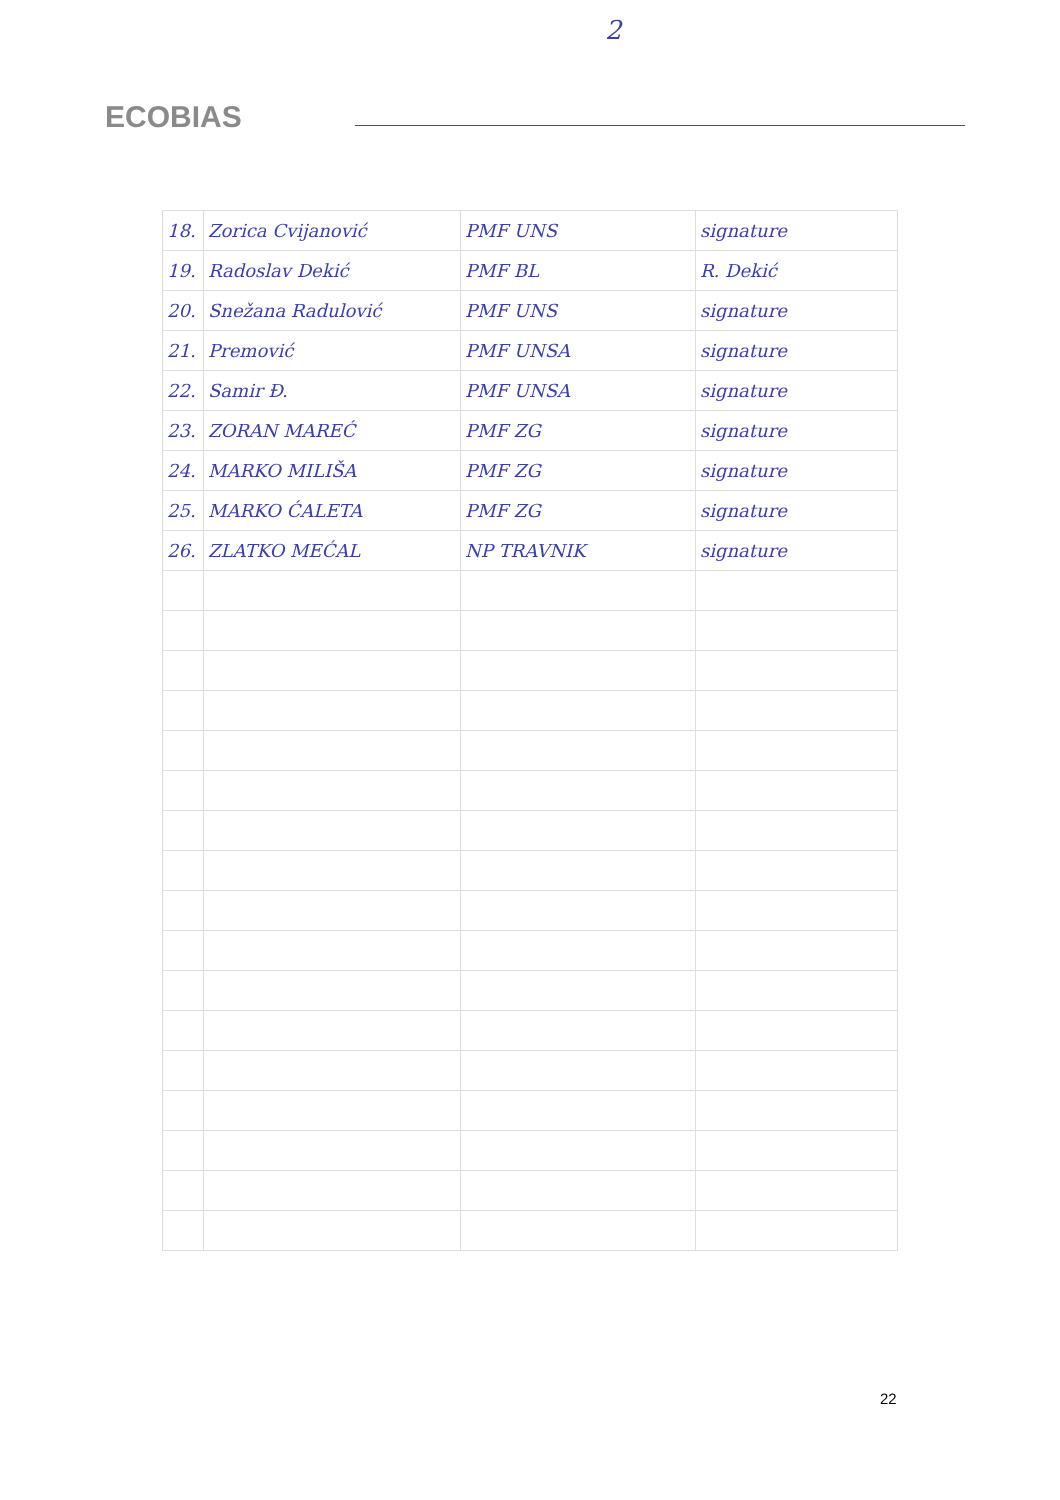2
ECOBIAS
| 18. | Zorica Cvijanović | PMF UNS | signature |
| 19. | Radoslav Dekić | PMF BL | R. Dekić |
| 20. | Snežana Radulović | PMF UNS | signature |
| 21. | Premović | PMF UNSA | signature |
| 22. | Samir Đ. | PMF UNSA | signature |
| 23. | ZORAN MAREĆ | PMF ZG | signature |
| 24. | MARKO MILIŠA | PMF ZG | signature |
| 25. | MARKO ĆALETA | PMF ZG | signature |
| 26. | ZLATKO MEĆAL | NP TRAVNIK | signature |
22